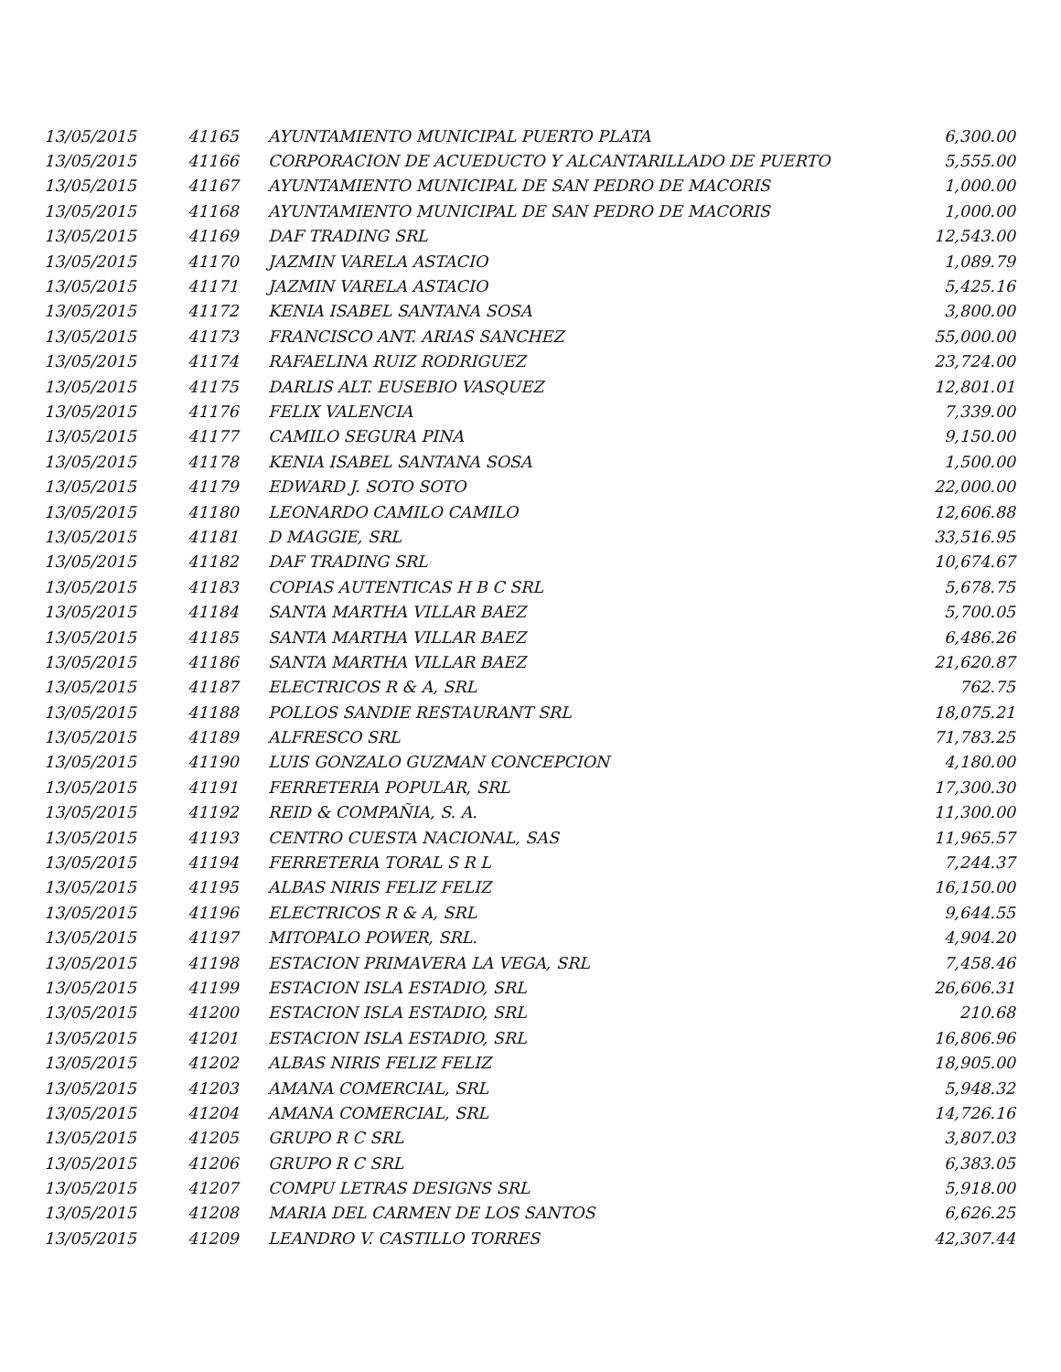| 13/05/2015 | 41165 | AYUNTAMIENTO MUNICIPAL PUERTO PLATA | 6,300.00 |
| 13/05/2015 | 41166 | CORPORACION DE ACUEDUCTO Y ALCANTARILLADO DE PUERTO | 5,555.00 |
| 13/05/2015 | 41167 | AYUNTAMIENTO MUNICIPAL DE SAN PEDRO DE MACORIS | 1,000.00 |
| 13/05/2015 | 41168 | AYUNTAMIENTO MUNICIPAL DE SAN PEDRO DE MACORIS | 1,000.00 |
| 13/05/2015 | 41169 | DAF TRADING SRL | 12,543.00 |
| 13/05/2015 | 41170 | JAZMIN VARELA ASTACIO | 1,089.79 |
| 13/05/2015 | 41171 | JAZMIN VARELA ASTACIO | 5,425.16 |
| 13/05/2015 | 41172 | KENIA ISABEL SANTANA SOSA | 3,800.00 |
| 13/05/2015 | 41173 | FRANCISCO ANT. ARIAS SANCHEZ | 55,000.00 |
| 13/05/2015 | 41174 | RAFAELINA RUIZ RODRIGUEZ | 23,724.00 |
| 13/05/2015 | 41175 | DARLIS ALT. EUSEBIO VASQUEZ | 12,801.01 |
| 13/05/2015 | 41176 | FELIX VALENCIA | 7,339.00 |
| 13/05/2015 | 41177 | CAMILO SEGURA PINA | 9,150.00 |
| 13/05/2015 | 41178 | KENIA ISABEL SANTANA SOSA | 1,500.00 |
| 13/05/2015 | 41179 | EDWARD J. SOTO SOTO | 22,000.00 |
| 13/05/2015 | 41180 | LEONARDO CAMILO CAMILO | 12,606.88 |
| 13/05/2015 | 41181 | D MAGGIE, SRL | 33,516.95 |
| 13/05/2015 | 41182 | DAF TRADING SRL | 10,674.67 |
| 13/05/2015 | 41183 | COPIAS AUTENTICAS H B C SRL | 5,678.75 |
| 13/05/2015 | 41184 | SANTA MARTHA VILLAR BAEZ | 5,700.05 |
| 13/05/2015 | 41185 | SANTA MARTHA VILLAR BAEZ | 6,486.26 |
| 13/05/2015 | 41186 | SANTA MARTHA VILLAR BAEZ | 21,620.87 |
| 13/05/2015 | 41187 | ELECTRICOS R & A, SRL | 762.75 |
| 13/05/2015 | 41188 | POLLOS SANDIE RESTAURANT SRL | 18,075.21 |
| 13/05/2015 | 41189 | ALFRESCO SRL | 71,783.25 |
| 13/05/2015 | 41190 | LUIS GONZALO GUZMAN CONCEPCION | 4,180.00 |
| 13/05/2015 | 41191 | FERRETERIA POPULAR, SRL | 17,300.30 |
| 13/05/2015 | 41192 | REID & COMPAÑIA, S. A. | 11,300.00 |
| 13/05/2015 | 41193 | CENTRO CUESTA NACIONAL, SAS | 11,965.57 |
| 13/05/2015 | 41194 | FERRETERIA TORAL S R L | 7,244.37 |
| 13/05/2015 | 41195 | ALBAS NIRIS FELIZ FELIZ | 16,150.00 |
| 13/05/2015 | 41196 | ELECTRICOS R & A, SRL | 9,644.55 |
| 13/05/2015 | 41197 | MITOPALO POWER, SRL. | 4,904.20 |
| 13/05/2015 | 41198 | ESTACION PRIMAVERA LA VEGA, SRL | 7,458.46 |
| 13/05/2015 | 41199 | ESTACION ISLA ESTADIO, SRL | 26,606.31 |
| 13/05/2015 | 41200 | ESTACION ISLA ESTADIO, SRL | 210.68 |
| 13/05/2015 | 41201 | ESTACION ISLA ESTADIO, SRL | 16,806.96 |
| 13/05/2015 | 41202 | ALBAS NIRIS FELIZ FELIZ | 18,905.00 |
| 13/05/2015 | 41203 | AMANA COMERCIAL, SRL | 5,948.32 |
| 13/05/2015 | 41204 | AMANA COMERCIAL, SRL | 14,726.16 |
| 13/05/2015 | 41205 | GRUPO R C SRL | 3,807.03 |
| 13/05/2015 | 41206 | GRUPO R C SRL | 6,383.05 |
| 13/05/2015 | 41207 | COMPU LETRAS DESIGNS SRL | 5,918.00 |
| 13/05/2015 | 41208 | MARIA DEL CARMEN DE LOS SANTOS | 6,626.25 |
| 13/05/2015 | 41209 | LEANDRO V. CASTILLO TORRES | 42,307.44 |